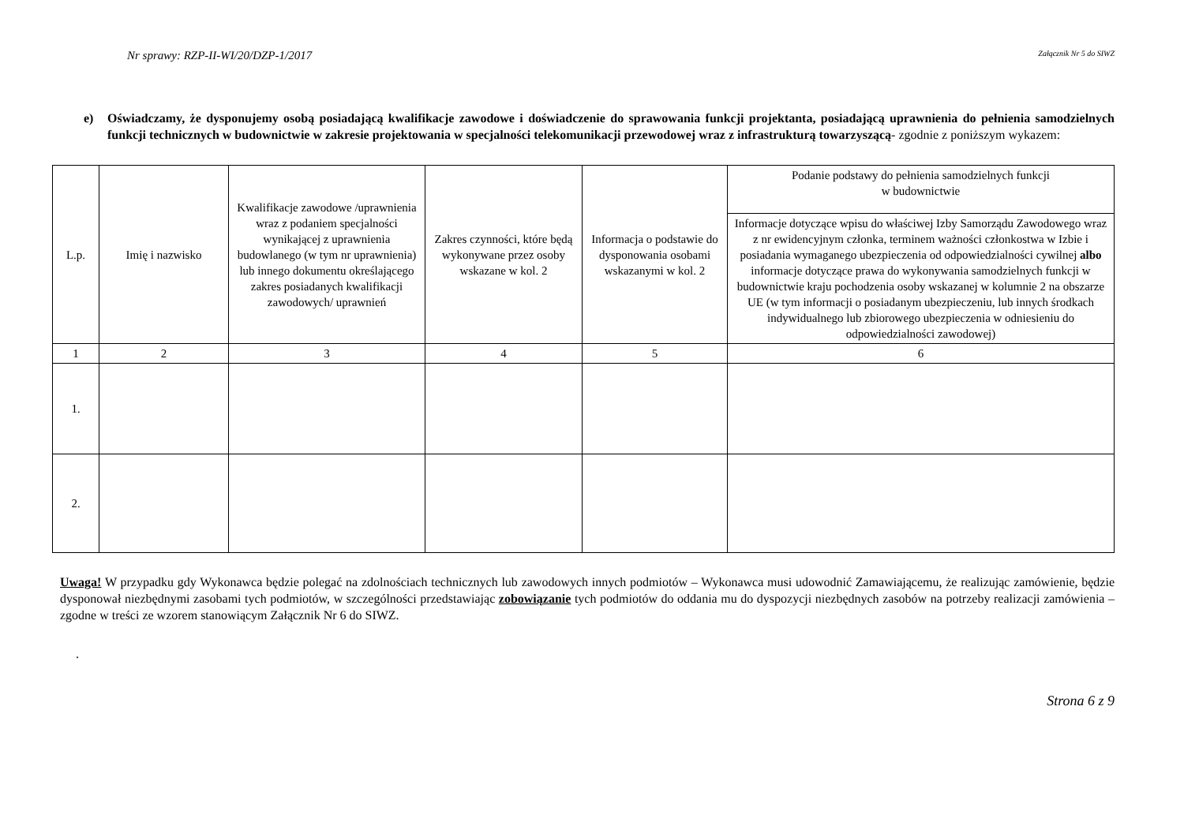Nr sprawy: RZP-II-WI/20/DZP-1/2017 Załącznik Nr 5 do SIWZ
e) Oświadczamy, że dysponujemy osobą posiadającą kwalifikacje zawodowe i doświadczenie do sprawowania funkcji projektanta, posiadającą uprawnienia do pełnienia samodzielnych funkcji technicznych w budownictwie w zakresie projektowania w specjalności telekomunikacji przewodowej wraz z infrastrukturą towarzyszącą- zgodnie z poniższym wykazem:
| L.p. | Imię i nazwisko | Kwalifikacje zawodowe /uprawnienia wraz z podaniem specjalności wynikającej z uprawnienia budowlanego (w tym nr uprawnienia) lub innego dokumentu określającego zakres posiadanych kwalifikacji zawodowych/ uprawnień | Zakres czynności, które będą wykonywane przez osoby wskazane w kol. 2 | Informacja o podstawie do dysponowania osobami wskazanymi w kol. 2 | Podanie podstawy do pełnienia samodzielnych funkcji w budownictwie |
| --- | --- | --- | --- | --- | --- |
| | | | | | Informacje dotyczące wpisu do właściwej Izby Samorządu Zawodowego wraz z nr ewidencyjnym członka, terminem ważności członkostwa w Izbie i posiadania wymaganego ubezpieczenia od odpowiedzialności cywilnej albo informacje dotyczące prawa do wykonywania samodzielnych funkcji w budownictwie kraju pochodzenia osoby wskazanej w kolumnie 2 na obszarze UE (w tym informacji o posiadanym ubezpieczeniu, lub innych środkach indywidualnego lub zbiorowego ubezpieczenia w odniesieniu do odpowiedzialności zawodowej) |
| 1 | 2 | 3 | 4 | 5 | 6 |
| 1. | | | | | |
| 2. | | | | | |
Uwaga! W przypadku gdy Wykonawca będzie polegać na zdolnościach technicznych lub zawodowych innych podmiotów – Wykonawca musi udowodnić Zamawiającemu, że realizując zamówienie, będzie dysponował niezbędnymi zasobami tych podmiotów, w szczególności przedstawiając zobowiązanie tych podmiotów do oddania mu do dyspozycji niezbędnych zasobów na potrzeby realizacji zamówienia – zgodne w treści ze wzorem stanowiącym Załącznik Nr 6 do SIWZ.
.
Strona 6 z 9